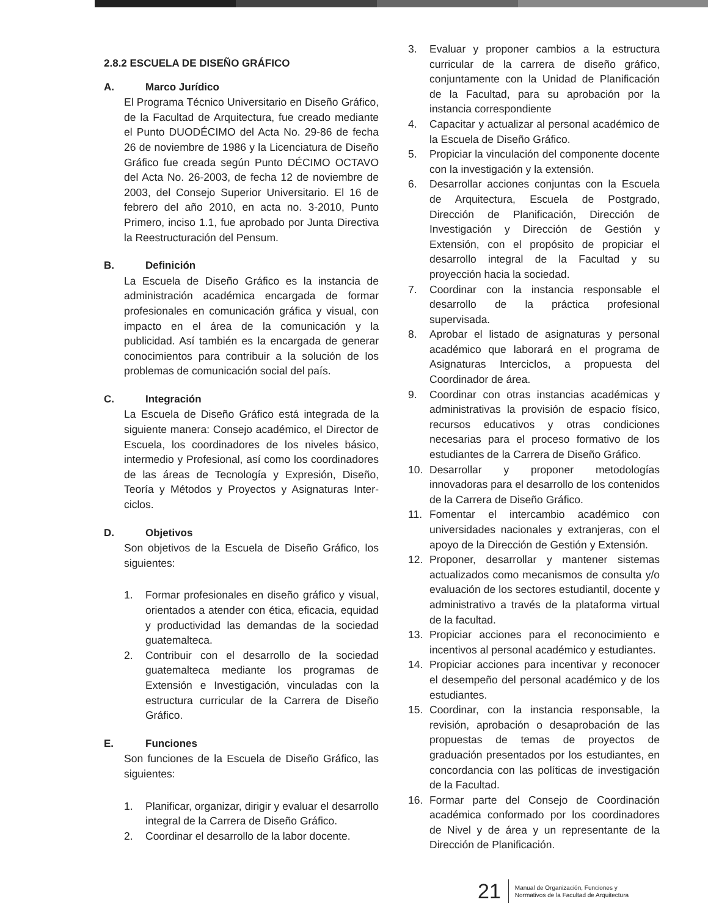2.8.2 ESCUELA DE DISEÑO GRÁFICO
A. Marco Jurídico
El Programa Técnico Universitario en Diseño Gráfico, de la Facultad de Arquitectura, fue creado mediante el Punto DUODÉCIMO del Acta No. 29-86 de fecha 26 de noviembre de 1986 y la Licenciatura de Diseño Gráfico fue creada según Punto DÉCIMO OCTAVO del Acta No. 26-2003, de fecha 12 de noviembre de 2003, del Consejo Superior Universitario. El 16 de febrero del año 2010, en acta no. 3-2010, Punto Primero, inciso 1.1, fue aprobado por Junta Directiva la Reestructuración del Pensum.
B. Definición
La Escuela de Diseño Gráfico es la instancia de administración académica encargada de formar profesionales en comunicación gráfica y visual, con impacto en el área de la comunicación y la publicidad. Así también es la encargada de generar conocimientos para contribuir a la solución de los problemas de comunicación social del país.
C. Integración
La Escuela de Diseño Gráfico está integrada de la siguiente manera: Consejo académico, el Director de Escuela, los coordinadores de los niveles básico, intermedio y Profesional, así como los coordinadores de las áreas de Tecnología y Expresión, Diseño, Teoría y Métodos y Proyectos y Asignaturas Inter-ciclos.
D. Objetivos
Son objetivos de la Escuela de Diseño Gráfico, los siguientes:
1. Formar profesionales en diseño gráfico y visual, orientados a atender con ética, eficacia, equidad y productividad las demandas de la sociedad guatemalteca.
2. Contribuir con el desarrollo de la sociedad guatemalteca mediante los programas de Extensión e Investigación, vinculadas con la estructura curricular de la Carrera de Diseño Gráfico.
E. Funciones
Son funciones de la Escuela de Diseño Gráfico, las siguientes:
1. Planificar, organizar, dirigir y evaluar el desarrollo integral de la Carrera de Diseño Gráfico.
2. Coordinar el desarrollo de la labor docente.
3. Evaluar y proponer cambios a la estructura curricular de la carrera de diseño gráfico, conjuntamente con la Unidad de Planificación de la Facultad, para su aprobación por la instancia correspondiente
4. Capacitar y actualizar al personal académico de la Escuela de Diseño Gráfico.
5. Propiciar la vinculación del componente docente con la investigación y la extensión.
6. Desarrollar acciones conjuntas con la Escuela de Arquitectura, Escuela de Postgrado, Dirección de Planificación, Dirección de Investigación y Dirección de Gestión y Extensión, con el propósito de propiciar el desarrollo integral de la Facultad y su proyección hacia la sociedad.
7. Coordinar con la instancia responsable el desarrollo de la práctica profesional supervisada.
8. Aprobar el listado de asignaturas y personal académico que laborará en el programa de Asignaturas Interciclos, a propuesta del Coordinador de área.
9. Coordinar con otras instancias académicas y administrativas la provisión de espacio físico, recursos educativos y otras condiciones necesarias para el proceso formativo de los estudiantes de la Carrera de Diseño Gráfico.
10. Desarrollar y proponer metodologías innovadoras para el desarrollo de los contenidos de la Carrera de Diseño Gráfico.
11. Fomentar el intercambio académico con universidades nacionales y extranjeras, con el apoyo de la Dirección de Gestión y Extensión.
12. Proponer, desarrollar y mantener sistemas actualizados como mecanismos de consulta y/o evaluación de los sectores estudiantil, docente y administrativo a través de la plataforma virtual de la facultad.
13. Propiciar acciones para el reconocimiento e incentivos al personal académico y estudiantes.
14. Propiciar acciones para incentivar y reconocer el desempeño del personal académico y de los estudiantes.
15. Coordinar, con la instancia responsable, la revisión, aprobación o desaprobación de las propuestas de temas de proyectos de graduación presentados por los estudiantes, en concordancia con las políticas de investigación de la Facultad.
16. Formar parte del Consejo de Coordinación académica conformado por los coordinadores de Nivel y de área y un representante de la Dirección de Planificación.
21
Manual de Organización, Funciones y
Normativos de la Facultad de Arquitectura